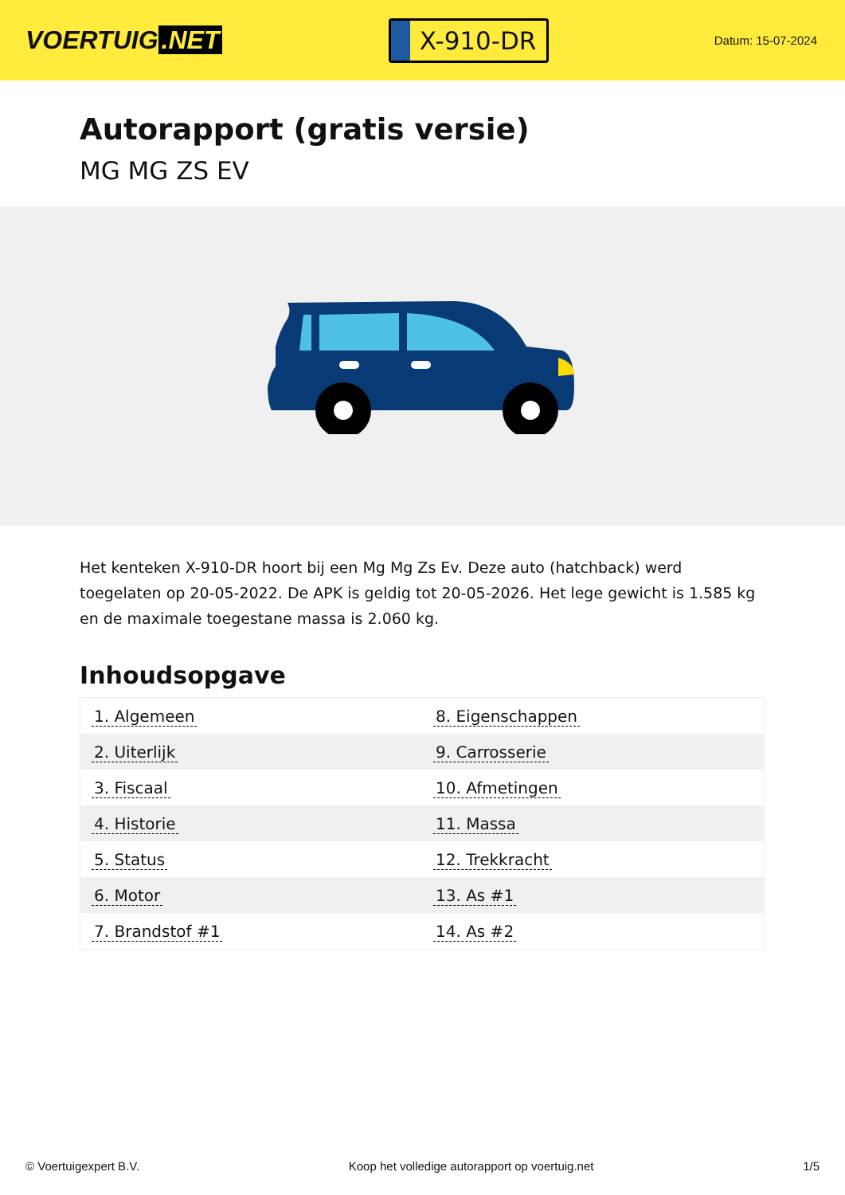VOERTUIG.NET
X-910-DR
Datum: 15-07-2024
Autorapport (gratis versie)
MG MG ZS EV
Het kenteken X-910-DR hoort bij een Mg Mg Zs Ev. Deze auto (hatchback) werd toegelaten op 20-05-2022. De APK is geldig tot 20-05-2026. Het lege gewicht is 1.585 kg en de maximale toegestane massa is 2.060 kg.
Inhoudsopgave
| 1. Algemeen | 8. Eigenschappen |
| 2. Uiterlijk | 9. Carrosserie |
| 3. Fiscaal | 10. Afmetingen |
| 4. Historie | 11. Massa |
| 5. Status | 12. Trekkracht |
| 6. Motor | 13. As #1 |
| 7. Brandstof #1 | 14. As #2 |
© Voertuigexpert B.V. Koop het volledige autorapport op voertuig.net
1/5